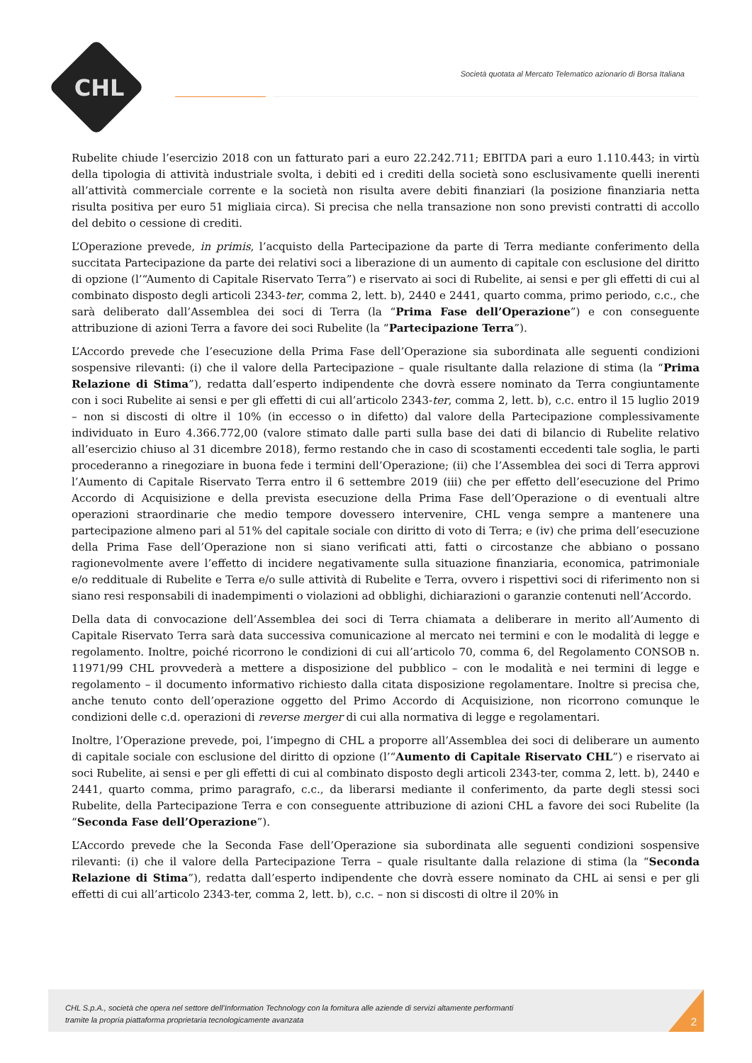CHL
Società quotata al Mercato Telematico azionario di Borsa Italiana
Rubelite chiude l’esercizio 2018 con un fatturato pari a euro 22.242.711; EBITDA pari a euro 1.110.443; in virtù della tipologia di attività industriale svolta, i debiti ed i crediti della società sono esclusivamente quelli inerenti all’attività commerciale corrente e la società non risulta avere debiti finanziari (la posizione finanziaria netta risulta positiva per euro 51 migliaia circa). Si precisa che nella transazione non sono previsti contratti di accollo del debito o cessione di crediti.
L’Operazione prevede, in primis, l’acquisto della Partecipazione da parte di Terra mediante conferimento della succitata Partecipazione da parte dei relativi soci a liberazione di un aumento di capitale con esclusione del diritto di opzione (l’“Aumento di Capitale Riservato Terra”) e riservato ai soci di Rubelite, ai sensi e per gli effetti di cui al combinato disposto degli articoli 2343-ter, comma 2, lett. b), 2440 e 2441, quarto comma, primo periodo, c.c., che sarà deliberato dall’Assemblea dei soci di Terra (la “Prima Fase dell’Operazione”) e con conseguente attribuzione di azioni Terra a favore dei soci Rubelite (la “Partecipazione Terra”).
L’Accordo prevede che l’esecuzione della Prima Fase dell’Operazione sia subordinata alle seguenti condizioni sospensive rilevanti: (i) che il valore della Partecipazione – quale risultante dalla relazione di stima (la “Prima Relazione di Stima”), redatta dall’esperto indipendente che dovrà essere nominato da Terra congiuntamente con i soci Rubelite ai sensi e per gli effetti di cui all’articolo 2343-ter, comma 2, lett. b), c.c. entro il 15 luglio 2019 – non si discosti di oltre il 10% (in eccesso o in difetto) dal valore della Partecipazione complessivamente individuato in Euro 4.366.772,00 (valore stimato dalle parti sulla base dei dati di bilancio di Rubelite relativo all’esercizio chiuso al 31 dicembre 2018), fermo restando che in caso di scostamenti eccedenti tale soglia, le parti procederanno a rinegoziare in buona fede i termini dell’Operazione; (ii) che l’Assemblea dei soci di Terra approvi l’Aumento di Capitale Riservato Terra entro il 6 settembre 2019 (iii) che per effetto dell’esecuzione del Primo Accordo di Acquisizione e della prevista esecuzione della Prima Fase dell’Operazione o di eventuali altre operazioni straordinarie che medio tempore dovessero intervenire, CHL venga sempre a mantenere una partecipazione almeno pari al 51% del capitale sociale con diritto di voto di Terra; e (iv) che prima dell’esecuzione della Prima Fase dell’Operazione non si siano verificati atti, fatti o circostanze che abbiano o possano ragionevolmente avere l’effetto di incidere negativamente sulla situazione finanziaria, economica, patrimoniale e/o reddituale di Rubelite e Terra e/o sulle attività di Rubelite e Terra, ovvero i rispettivi soci di riferimento non si siano resi responsabili di inadempimenti o violazioni ad obblighi, dichiarazioni o garanzie contenuti nell’Accordo.
Della data di convocazione dell’Assemblea dei soci di Terra chiamata a deliberare in merito all’Aumento di Capitale Riservato Terra sarà data successiva comunicazione al mercato nei termini e con le modalità di legge e regolamento. Inoltre, poiché ricorrono le condizioni di cui all’articolo 70, comma 6, del Regolamento CONSOB n. 11971/99 CHL provvederà a mettere a disposizione del pubblico – con le modalità e nei termini di legge e regolamento – il documento informativo richiesto dalla citata disposizione regolamentare. Inoltre si precisa che, anche tenuto conto dell’operazione oggetto del Primo Accordo di Acquisizione, non ricorrono comunque le condizioni delle c.d. operazioni di reverse merger di cui alla normativa di legge e regolamentari.
Inoltre, l’Operazione prevede, poi, l’impegno di CHL a proporre all’Assemblea dei soci di deliberare un aumento di capitale sociale con esclusione del diritto di opzione (l’“Aumento di Capitale Riservato CHL”) e riservato ai soci Rubelite, ai sensi e per gli effetti di cui al combinato disposto degli articoli 2343-ter, comma 2, lett. b), 2440 e 2441, quarto comma, primo paragrafo, c.c., da liberarsi mediante il conferimento, da parte degli stessi soci Rubelite, della Partecipazione Terra e con conseguente attribuzione di azioni CHL a favore dei soci Rubelite (la “Seconda Fase dell’Operazione”).
L’Accordo prevede che la Seconda Fase dell’Operazione sia subordinata alle seguenti condizioni sospensive rilevanti: (i) che il valore della Partecipazione Terra – quale risultante dalla relazione di stima (la “Seconda Relazione di Stima”), redatta dall’esperto indipendente che dovrà essere nominato da CHL ai sensi e per gli effetti di cui all’articolo 2343-ter, comma 2, lett. b), c.c. – non si discosti di oltre il 20% in
CHL S.p.A., società che opera nel settore dell’Information Technology con la fornitura alle aziende di servizi altamente performanti
tramite la propria piattaforma proprietaria tecnologicamente avanzata
2